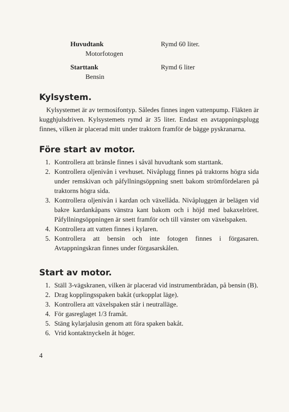| Huvudtank | Rymd 60 liter. |
| Motorfotogen | |
| Starttank | Rymd 6 liter |
| Bensin | |
Kylsystem.
Kylsystemet är av termosifontyp. Således finnes ingen vattenpump. Fläkten är kugghjulsdriven. Kylsystemets rymd är 35 liter. Endast en avtappningsplugg finnes, vilken är placerad mitt under traktorn framför de bägge pyskranarna.
Före start av motor.
1. Kontrollera att bränsle finnes i såväl huvudtank som starttank.
2. Kontrollera oljenivån i vevhuset. Nivåplugg finnes på traktorns högra sida under remskivan och påfyllningsöppning snett bakom strömfördelaren på traktorns högra sida.
3. Kontrollera oljenivån i kardan och växellåda. Nivåpluggen är belägen vid bakre kardankåpans vänstra kant bakom och i höjd med bakaxelröret. Påfyllningsöppningen är snett framför och till vänster om växelspaken.
4. Kontrollera att vatten finnes i kylaren.
5. Kontrollera att bensin och inte fotogen finnes i förgasaren. Avtappningskran finnes under förgasarskålen.
Start av motor.
1. Ställ 3-vägskranen, vilken är placerad vid instrumentbrädan, på bensin (B).
2. Drag kopplingsspaken bakåt (urkopplat läge).
3. Kontrollera att växelspaken står i neutralläge.
4. För gasreglaget 1/3 framåt.
5. Stäng kylarjalusin genom att föra spaken bakåt.
6. Vrid kontaktnyckeln åt höger.
4